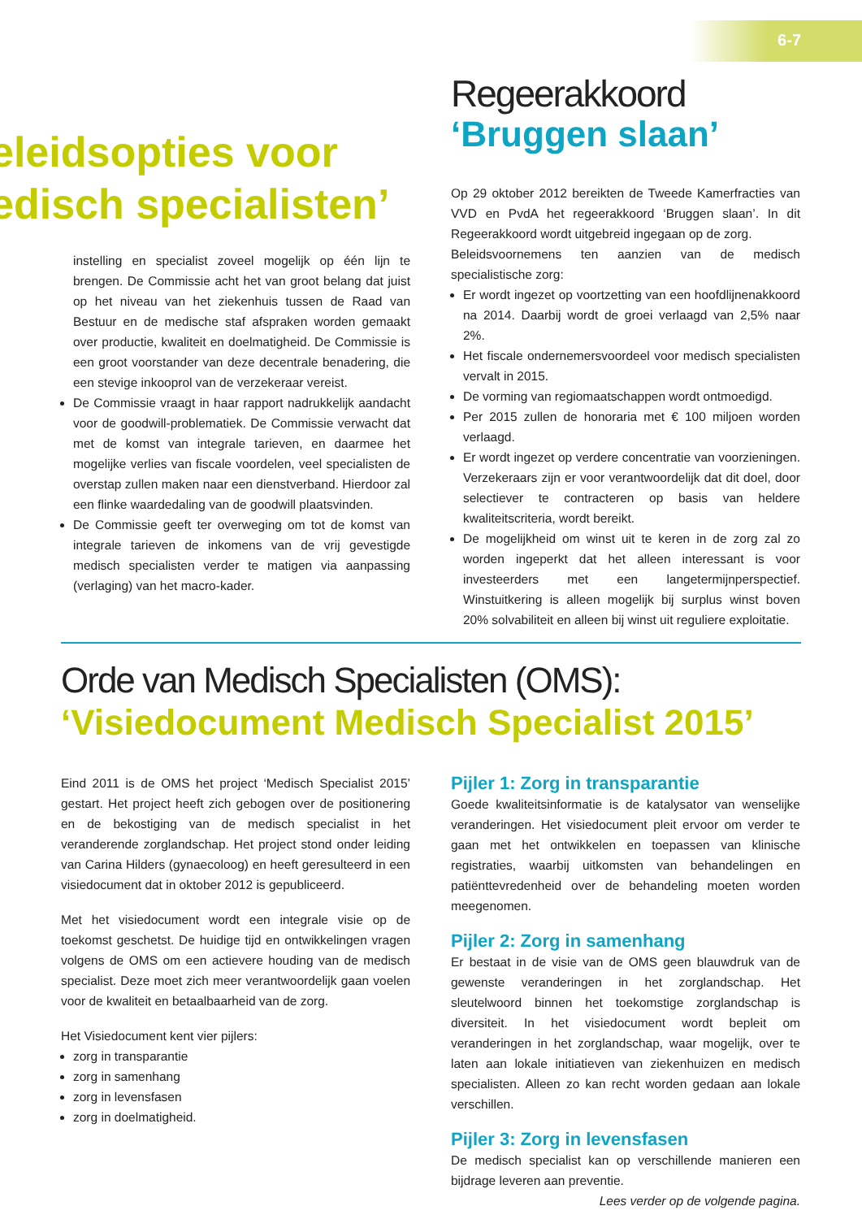6-7
eleidsopties voor
edisch specialisten’
instelling en specialist zoveel mogelijk op één lijn te brengen. De Commissie acht het van groot belang dat juist op het niveau van het ziekenhuis tussen de Raad van Bestuur en de medische staf afspraken worden gemaakt over productie, kwaliteit en doelmatigheid. De Commissie is een groot voorstander van deze decentrale benadering, die een stevige inkooprol van de verzekeraar vereist.
De Commissie vraagt in haar rapport nadrukkelijk aandacht voor de goodwill-problematiek. De Commissie verwacht dat met de komst van integrale tarieven, en daarmee het mogelijke verlies van fiscale voordelen, veel specialisten de overstap zullen maken naar een dienstverband. Hierdoor zal een flinke waardedaling van de goodwill plaatsvinden.
De Commissie geeft ter overweging om tot de komst van integrale tarieven de inkomens van de vrij gevestigde medisch specialisten verder te matigen via aanpassing (verlaging) van het macro-kader.
Regeerakkoord
‘Bruggen slaan’
Op 29 oktober 2012 bereikten de Tweede Kamerfracties van VVD en PvdA het regeerakkoord ‘Bruggen slaan’. In dit Regeerakkoord wordt uitgebreid ingegaan op de zorg.
Beleidsvoornemens ten aanzien van de medisch specialistische zorg:
Er wordt ingezet op voortzetting van een hoofdlijnenakkoord na 2014. Daarbij wordt de groei verlaagd van 2,5% naar 2%.
Het fiscale ondernemersvoordeel voor medisch specialisten vervalt in 2015.
De vorming van regiomaatschappen wordt ontmoedigd.
Per 2015 zullen de honoraria met € 100 miljoen worden verlaagd.
Er wordt ingezet op verdere concentratie van voorzieningen. Verzekeraars zijn er voor verantwoordelijk dat dit doel, door selectiever te contracteren op basis van heldere kwaliteitscriteria, wordt bereikt.
De mogelijkheid om winst uit te keren in de zorg zal zo worden ingeperkt dat het alleen interessant is voor investeerders met een langetermijnperspectief. Winstuitkering is alleen mogelijk bij surplus winst boven 20% solvabiliteit en alleen bij winst uit reguliere exploitatie.
Orde van Medisch Specialisten (OMS):
‘Visiedocument Medisch Specialist 2015’
Eind 2011 is de OMS het project ‘Medisch Specialist 2015’ gestart. Het project heeft zich gebogen over de positionering en de bekostiging van de medisch specialist in het veranderende zorglandschap. Het project stond onder leiding van Carina Hilders (gynaecoloog) en heeft geresulteerd in een visiedocument dat in oktober 2012 is gepubliceerd.
Met het visiedocument wordt een integrale visie op de toekomst geschetst. De huidige tijd en ontwikkelingen vragen volgens de OMS om een actievere houding van de medisch specialist. Deze moet zich meer verantwoordelijk gaan voelen voor de kwaliteit en betaalbaarheid van de zorg.
Het Visiedocument kent vier pijlers:
zorg in transparantie
zorg in samenhang
zorg in levensfasen
zorg in doelmatigheid.
Pijler 1: Zorg in transparantie
Goede kwaliteitsinformatie is de katalysator van wenselijke veranderingen. Het visiedocument pleit ervoor om verder te gaan met het ontwikkelen en toepassen van klinische registraties, waarbij uitkomsten van behandelingen en patiënttevredenheid over de behandeling moeten worden meegenomen.
Pijler 2: Zorg in samenhang
Er bestaat in de visie van de OMS geen blauwdruk van de gewenste veranderingen in het zorglandschap. Het sleutelwoord binnen het toekomstige zorglandschap is diversiteit. In het visiedocument wordt bepleit om veranderingen in het zorglandschap, waar mogelijk, over te laten aan lokale initiatieven van ziekenhuizen en medisch specialisten. Alleen zo kan recht worden gedaan aan lokale verschillen.
Pijler 3: Zorg in levensfasen
De medisch specialist kan op verschillende manieren een bijdrage leveren aan preventie.
Lees verder op de volgende pagina.